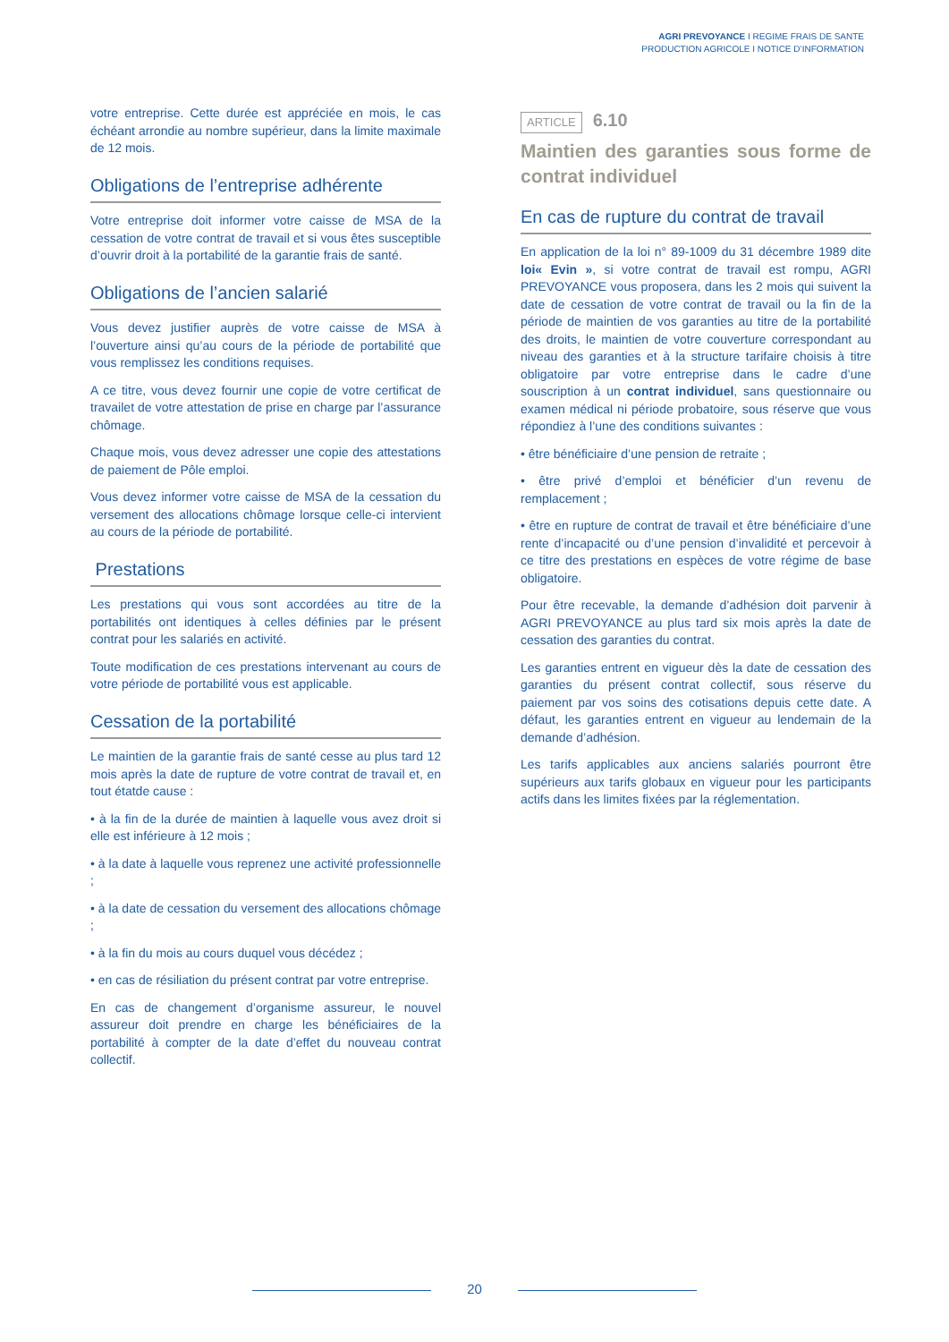AGRI PREVOYANCE I REGIME FRAIS DE SANTE
PRODUCTION AGRICOLE I NOTICE D’INFORMATION
votre entreprise. Cette durée est appréciée en mois, le cas échéant arrondie au nombre supérieur, dans la limite maximale de 12 mois.
Obligations de l’entreprise adhérente
Votre entreprise doit informer votre caisse de MSA de la cessation de votre contrat de travail et si vous êtes susceptible d’ouvrir droit à la portabilité de la garantie frais de santé.
Obligations de l’ancien salarié
Vous devez justifier auprès de votre caisse de MSA à l’ouverture ainsi qu’au cours de la période de portabilité que vous remplissez les conditions requises.
A ce titre, vous devez fournir une copie de votre certificat de travailet de votre attestation de prise en charge par l’assurance chômage.
Chaque mois, vous devez adresser une copie des attestations de paiement de Pôle emploi.
Vous devez informer votre caisse de MSA de la cessation du versement des allocations chômage lorsque celle-ci intervient au cours de la période de portabilité.
Prestations
Les prestations qui vous sont accordées au titre de la portabilités ont identiques à celles définies par le présent contrat pour les salariés en activité.
Toute modification de ces prestations intervenant au cours de votre période de portabilité vous est applicable.
Cessation de la portabilité
Le maintien de la garantie frais de santé cesse au plus tard 12 mois après la date de rupture de votre contrat de travail et, en tout étatde cause :
• à la fin de la durée de maintien à laquelle vous avez droit si elle est inférieure à 12 mois ;
• à la date à laquelle vous reprenez une activité professionnelle ;
• à la date de cessation du versement des allocations chômage ;
• à la fin du mois au cours duquel vous décédez ;
• en cas de résiliation du présent contrat par votre entreprise.
En cas de changement d’organisme assureur, le nouvel assureur doit prendre en charge les bénéficiaires de la portabilité à compter de la date d’effet du nouveau contrat collectif.
ARTICLE 6.10
Maintien des garanties sous forme de contrat individuel
En cas de rupture du contrat de travail
En application de la loi n° 89-1009 du 31 décembre 1989 dite loi« Evin », si votre contrat de travail est rompu, AGRI PREVOYANCE vous proposera, dans les 2 mois qui suivent la date de cessation de votre contrat de travail ou la fin de la période de maintien de vos garanties au titre de la portabilité des droits, le maintien de votre couverture correspondant au niveau des garanties et à la structure tarifaire choisis à titre obligatoire par votre entreprise dans le cadre d’une souscription à un contrat individuel, sans questionnaire ou examen médical ni période probatoire, sous réserve que vous répondiez à l’une des conditions suivantes :
• être bénéficiaire d’une pension de retraite ;
• être privé d’emploi et bénéficier d’un revenu de remplacement ;
• être en rupture de contrat de travail et être bénéficiaire d’une rente d’incapacité ou d’une pension d’invalidité et percevoir à ce titre des prestations en espèces de votre régime de base obligatoire.
Pour être recevable, la demande d’adhésion doit parvenir à AGRI PREVOYANCE au plus tard six mois après la date de cessation des garanties du contrat.
Les garanties entrent en vigueur dès la date de cessation des garanties du présent contrat collectif, sous réserve du paiement par vos soins des cotisations depuis cette date. A défaut, les garanties entrent en vigueur au lendemain de la demande d’adhésion.
Les tarifs applicables aux anciens salariés pourront être supérieurs aux tarifs globaux en vigueur pour les participants actifs dans les limites fixées par la réglementation.
20